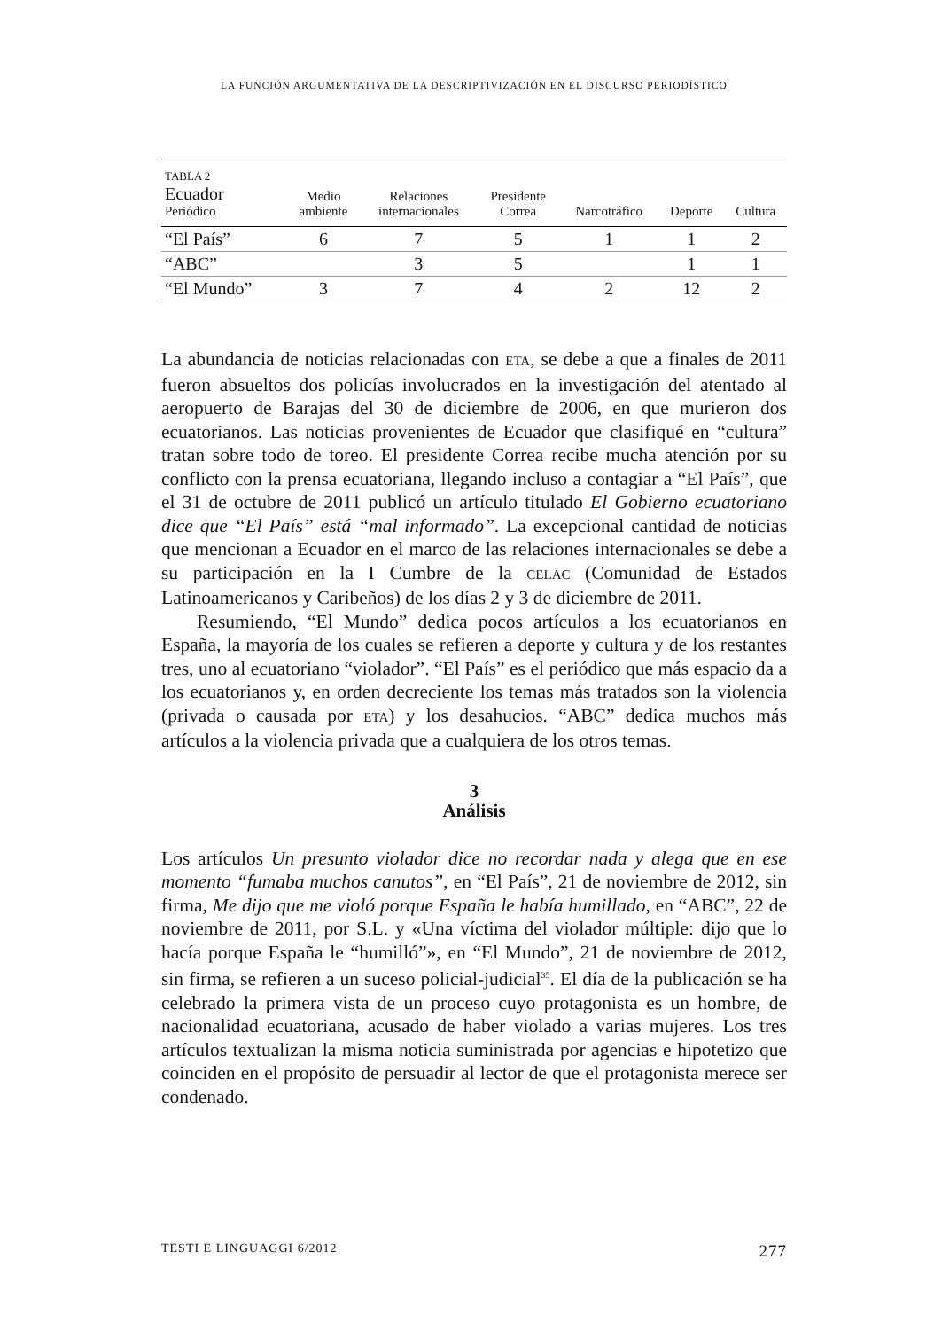LA FUNCIÓN ARGUMENTATIVA DE LA DESCRIPTIVIZACIÓN EN EL DISCURSO PERIODÍSTICO
| TABLA 2 Ecuador Periódico | Medio ambiente | Relaciones internacionales | Presidente Correa | Narcotráfico | Deporte | Cultura |
| --- | --- | --- | --- | --- | --- | --- |
| “El País” | 6 | 7 | 5 | 1 | 1 | 2 |
| “ABC” | | 3 | 5 | | 1 | 1 |
| “El Mundo” | 3 | 7 | 4 | 2 | 12 | 2 |
La abundancia de noticias relacionadas con ETA, se debe a que a finales de 2011 fueron absueltos dos policías involucrados en la investigación del atentado al aeropuerto de Barajas del 30 de diciembre de 2006, en que murieron dos ecuatorianos. Las noticias provenientes de Ecuador que clasifiqué en “cultura” tratan sobre todo de toreo. El presidente Correa recibe mucha atención por su conflicto con la prensa ecuatoriana, llegando incluso a contagiar a “El País”, que el 31 de octubre de 2011 publicó un artículo titulado El Gobierno ecuatoriano dice que “El País” está “mal informado”. La excepcional cantidad de noticias que mencionan a Ecuador en el marco de las relaciones internacionales se debe a su participación en la I Cumbre de la CELAC (Comunidad de Estados Latinoamericanos y Caribeños) de los días 2 y 3 de diciembre de 2011.
Resumiendo, “El Mundo” dedica pocos artículos a los ecuatorianos en España, la mayoría de los cuales se refieren a deporte y cultura y de los restantes tres, uno al ecuatoriano “violador”. “El País” es el periódico que más espacio da a los ecuatorianos y, en orden decreciente los temas más tratados son la violencia (privada o causada por ETA) y los desahucios. “ABC” dedica muchos más artículos a la violencia privada que a cualquiera de los otros temas.
3
Análisis
Los artículos Un presunto violador dice no recordar nada y alega que en ese momento “fumaba muchos canutos”, en “El País”, 21 de noviembre de 2012, sin firma, Me dijo que me violó porque España le había humillado, en “ABC”, 22 de noviembre de 2011, por S.L. y «Una víctima del violador múltiple: dijo que lo hacía porque España le “humilló”», en “El Mundo”, 21 de noviembre de 2012, sin firma, se refieren a un suceso policial-judicial<sup>35</sup>. El día de la publicación se ha celebrado la primera vista de un proceso cuyo protagonista es un hombre, de nacionalidad ecuatoriana, acusado de haber violado a varias mujeres. Los tres artículos textualizan la misma noticia suministrada por agencias e hipotetizo que coinciden en el propósito de persuadir al lector de que el protagonista merece ser condenado.
TESTI E LINGUAGGI 6/2012 277